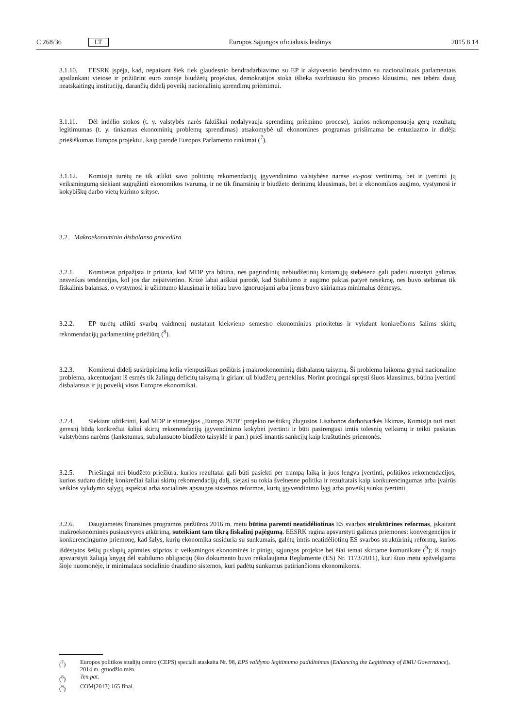C 268/36 LT Europos Sąjungos oficialusis leidinys 2015 8 14
3.1.10. EESRK įspėja, kad, nepaisant šiek tiek glaudesnio bendradarbiavimo su EP ir aktyvesnio bendravimo su nacionaliniais parlamentais apsilankant vietose ir prižiūrint euro zonoje biudžetų projektus, demokratijos stoka išlieka svarbiausiu šio proceso klausimu, nes tebėra daug neatskaitingų institucijų, darančių didelį poveikį nacionalinių sprendimų priėmimui.
3.1.11. Dėl indėlio stokos (t. y. valstybės narės faktiškai nedalyvauja sprendimų priėmimo procese), kurios nekompensuoja gerų rezultatų legitimumas (t. y. tinkamas ekonominių problemų sprendimas) atsakomybė už ekonomines programas prisiimama be entuziazmo ir didėja priešiškumas Europos projektui, kaip parodė Europos Parlamento rinkimai (<sup>7</sup>).
3.1.12. Komisija turėtų ne tik atlikti savo politinių rekomendacijų įgyvendinimo valstybėse narėse ex-post vertinimą, bet ir įvertinti jų veiksmingumą siekiant sugrąžinti ekonomikos tvarumą, ir ne tik finansinių ir biudžeto derinimų klausimais, bet ir ekonomikos augimo, vystymosi ir kokybiškų darbo vietų kūrimo srityse.
3.2. Makroekonominio disbalanso procedūra
3.2.1. Komitetas pripažįsta ir pritaria, kad MDP yra būtina, nes pagrindinių nebiudžetinių kintamųjų stebėsena gali padėti nustatyti galimas nesveikas tendencijas, kol jos dar neįsitvirtino. Krizė labai aiškiai parodė, kad Stabilumo ir augimo paktas patyrė nesėkmę, nes buvo stebimas tik fiskalinis balansas, o vystymosi ir užimtumo klausimai ir toliau buvo ignoruojami arba jiems buvo skiriamas minimalus dėmesys.
3.2.2. EP turėtų atlikti svarbų vaidmenį nustatant kiekvieno semestro ekonominius prioritetus ir vykdant konkrečioms šalims skirtų rekomendacijų parlamentinę priežiūrą (<sup>8</sup>).
3.2.3. Komitetui didelį susirūpinimą kelia vienpusiškas požiūris į makroekonominių disbalansų taisymą. Ši problema laikoma grynai nacionaline problema, akcentuojant iš esmės tik žalingų deficitų taisymą ir giriant už biudžetų perteklius. Norint protingai spręsti šiuos klausimus, būtina įvertinti disbalansus ir jų poveikį visos Europos ekonomikai.
3.2.4. Siekiant užtikrinti, kad MDP ir strategijos „Europa 2020“ projekto neištiktų žlugusios Lisabonos darbotvarkės likimas, Komisija turi rasti geresnį būdą konkrečiai šaliai skirtų rekomendacijų įgyvendinimo kokybei įvertinti ir būti pasirengusi imtis tolesnių veiksmų ir teikti paskatas valstybėms narėms (lankstumas, subalansuoto biudžeto taisyklė ir pan.) prieš imantis sankcijų kaip kraštutinės priemonės.
3.2.5. Priešingai nei biudžeto priežiūra, kurios rezultatai gali būti pasiekti per trumpą laiką ir juos lengva įvertinti, politikos rekomendacijos, kurios sudaro didelę konkrečiai šaliai skirtų rekomendacijų dalį, siejasi su tokia švelnesne politika ir rezultatais kaip konkurencingumas arba įvairūs veiklos vykdymo sąlygų aspektai arba socialinės apsaugos sistemos reformos, kurių įgyvendinimo lygį arba poveikį sunku įvertinti.
3.2.6. Daugiametės finansinės programos peržiūros 2016 m. metu būtina paremti neatidėliotinas ES svarbos struktūrines reformas, įskaitant makroekonominės pusiausvyros atkūrimą, suteikiant tam tikrą fiskalinį pajėgumą. EESRK ragina apsvarstyti galimas priemones: konvergencijos ir konkurencingumo priemonę, kad šalys, kurių ekonomika susiduria su sunkumais, galėtų imtis neatidėliotinų ES svarbos struktūrinių reformų, kurios išdėstytos šešių puslapių apimties stiprios ir veiksmingos ekonominės ir pinigų sąjungos projekte bei šiai temai skirtame komunikate (<sup>9</sup>); iš naujo apsvarstyti žaliąją knygą dėl stabilumo obligacijų (šio dokumento buvo reikalaujama Reglamente (ES) Nr. 1173/2011), kuri šiuo metu apžvelgiama šioje nuomonėje, ir minimalaus socialinio draudimo sistemos, kuri padėtų sunkumus patiriančioms ekonomikoms.
(<sup>7</sup>) Europos politikos studijų centro (CEPS) speciali ataskaita Nr. 98, EPS valdymo legitimumo padidinimas (Enhancing the Legitimacy of EMU Governance), 2014 m. gruodžio mėn.
(<sup>8</sup>) Ten pat.
(<sup>9</sup>) COM(2013) 165 final.